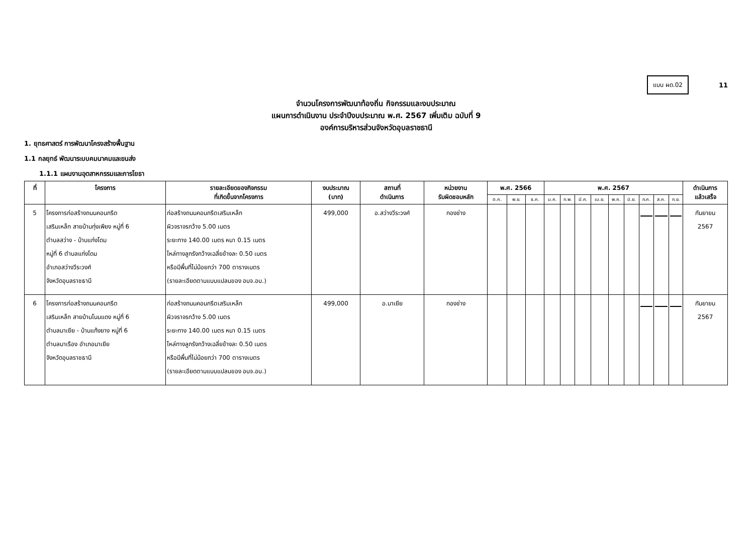แบบ ผด.02
11
จำนวนโครงการพัฒนาท้องถิ่น กิจกรรมและงบประมาณ
แผนการดำเนินงาน ประจำปีงบประมาณ พ.ศ. 2567 เพิ่มเติม ฉบับที่ 9
องค์การบริหารส่วนจังหวัดอุบลราชธานี
1. ยุทธศาสตร์ การพัฒนาโครงสร้างพื้นฐาน
1.1 กลยุทธ์ พัฒนาระบบคมนาคมและขนส่ง
1.1.1 แผนงานอุตสาหกรรมและการโยธา
| ที่ | โครงการ | รายละเอียดของกิจกรรม ที่เกิดขึ้นจากโครงการ | งบประมาณ (บาท) | สถานที่ ดำเนินการ | หน่วยงาน รับผิดชอบหลัก | พ.ศ. 2566 | | | พ.ศ. 2567 | | | | | | | | | ดำเนินการ แล้วเสร็จ |
| --- | --- | --- | --- | --- | --- | --- | --- | --- | --- | --- | --- | --- | --- | --- | --- | --- | --- | --- |
| | | | | | | ต.ค. | พ.ย. | ธ.ค. | ม.ค. | ก.พ. | มี.ค. | เม.ย. | พ.ค. | มิ.ย. | ก.ค. | ส.ค. | ก.ย. | |
| 5 | โครงการก่อสร้างถนนคอนกรีต เสริมเหล็ก สายบ้านทุ่งเพียง หมู่ที่ 6 ตำบลสว่าง - บ้านแก่งโดม หมู่ที่ 6 ตำบลแก่งโดม อำเภอสว่างวีระวงศ์ จังหวัดอุบลราชธานี | ก่อสร้างถนนคอนกรีตเสริมเหล็ก ผิวจราจรกว้าง 5.00 เมตร ระยะทาง 140.00 เมตร หนา 0.15 เมตร ไหล่ทางลูกรังกว้างเฉลี่ยข้างละ 0.50 เมตร หรือมีพื้นที่ไม่น้อยกว่า 700 ตารางเมตร (รายละเอียดตามแบบแปลนของ อบจ.อบ.) | 499,000 | อ.สว่างวีระวงศ์ | กองช่าง | | | | | | | | | | | | | กันยายน 2567 |
| 6 | โครงการก่อสร้างถนนคอนกรีต เสริมเหล็ก สายบ้านโนนแดง หมู่ที่ 6 ตำบลนาเยีย - บ้านแก้งยาง หมู่ที่ 6 ตำบลนาเรือง อำเภอนาเยีย จังหวัดอุบลราชธานี | ก่อสร้างถนนคอนกรีตเสริมเหล็ก ผิวจราจรกว้าง 5.00 เมตร ระยะทาง 140.00 เมตร หนา 0.15 เมตร ไหล่ทางลูกรังกว้างเฉลี่ยข้างละ 0.50 เมตร หรือมีพื้นที่ไม่น้อยกว่า 700 ตารางเมตร (รายละเอียดตามแบบแปลนของ อบจ.อบ.) | 499,000 | อ.นาเยีย | กองช่าง | | | | | | | | | | | | | กันยายน 2567 |